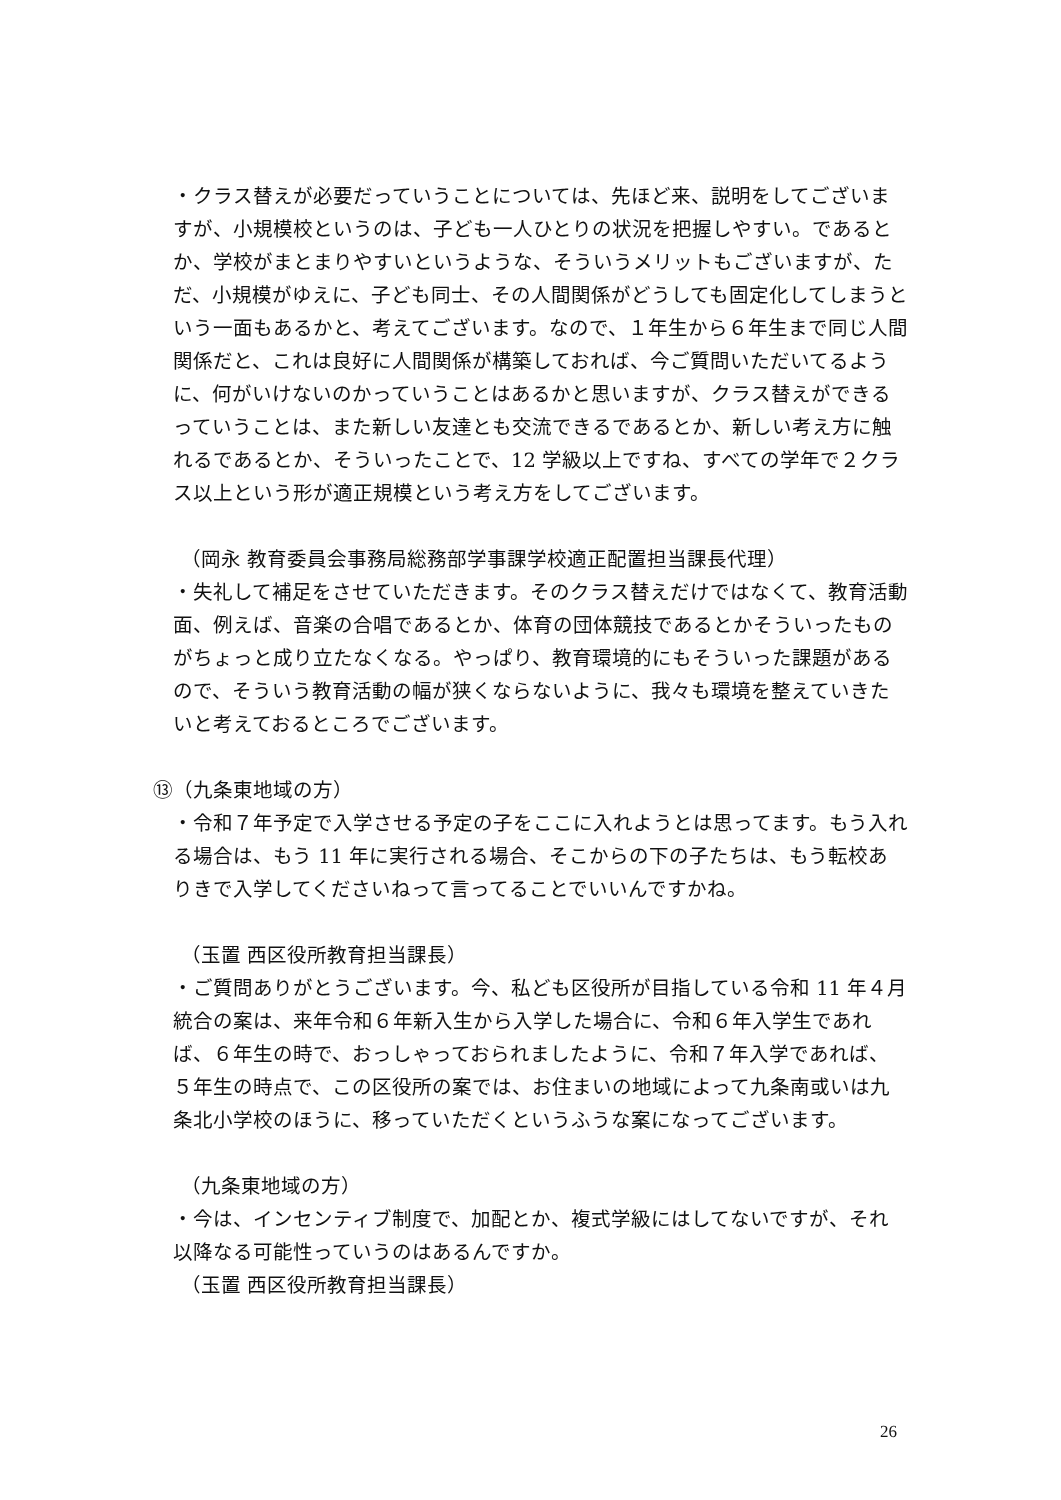・クラス替えが必要だっていうことについては、先ほど来、説明をしてございますが、小規模校というのは、子ども一人ひとりの状況を把握しやすい。であるとか、学校がまとまりやすいというような、そういうメリットもございますが、ただ、小規模がゆえに、子ども同士、その人間関係がどうしても固定化してしまうという一面もあるかと、考えてございます。なので、１年生から６年生まで同じ人間関係だと、これは良好に人間関係が構築しておれば、今ご質問いただいてるように、何がいけないのかっていうことはあるかと思いますが、クラス替えができるっていうことは、また新しい友達とも交流できるであるとか、新しい考え方に触れるであるとか、そういったことで、12 学級以上ですね、すべての学年で２クラス以上という形が適正規模という考え方をしてございます。
（岡永 教育委員会事務局総務部学事課学校適正配置担当課長代理）
・失礼して補足をさせていただきます。そのクラス替えだけではなくて、教育活動面、例えば、音楽の合唱であるとか、体育の団体競技であるとかそういったものがちょっと成り立たなくなる。やっぱり、教育環境的にもそういった課題があるので、そういう教育活動の幅が狭くならないように、我々も環境を整えていきたいと考えておるところでございます。
⑬（九条東地域の方）
・令和７年予定で入学させる予定の子をここに入れようとは思ってます。もう入れる場合は、もう 11 年に実行される場合、そこからの下の子たちは、もう転校ありきで入学してくださいねって言ってることでいいんですかね。
（玉置 西区役所教育担当課長）
・ご質問ありがとうございます。今、私ども区役所が目指している令和 11 年４月統合の案は、来年令和６年新入生から入学した場合に、令和６年入学生であれば、６年生の時で、おっしゃっておられましたように、令和７年入学であれば、５年生の時点で、この区役所の案では、お住まいの地域によって九条南或いは九条北小学校のほうに、移っていただくというふうな案になってございます。
（九条東地域の方）
・今は、インセンティブ制度で、加配とか、複式学級にはしてないですが、それ以降なる可能性っていうのはあるんですか。
（玉置 西区役所教育担当課長）
26